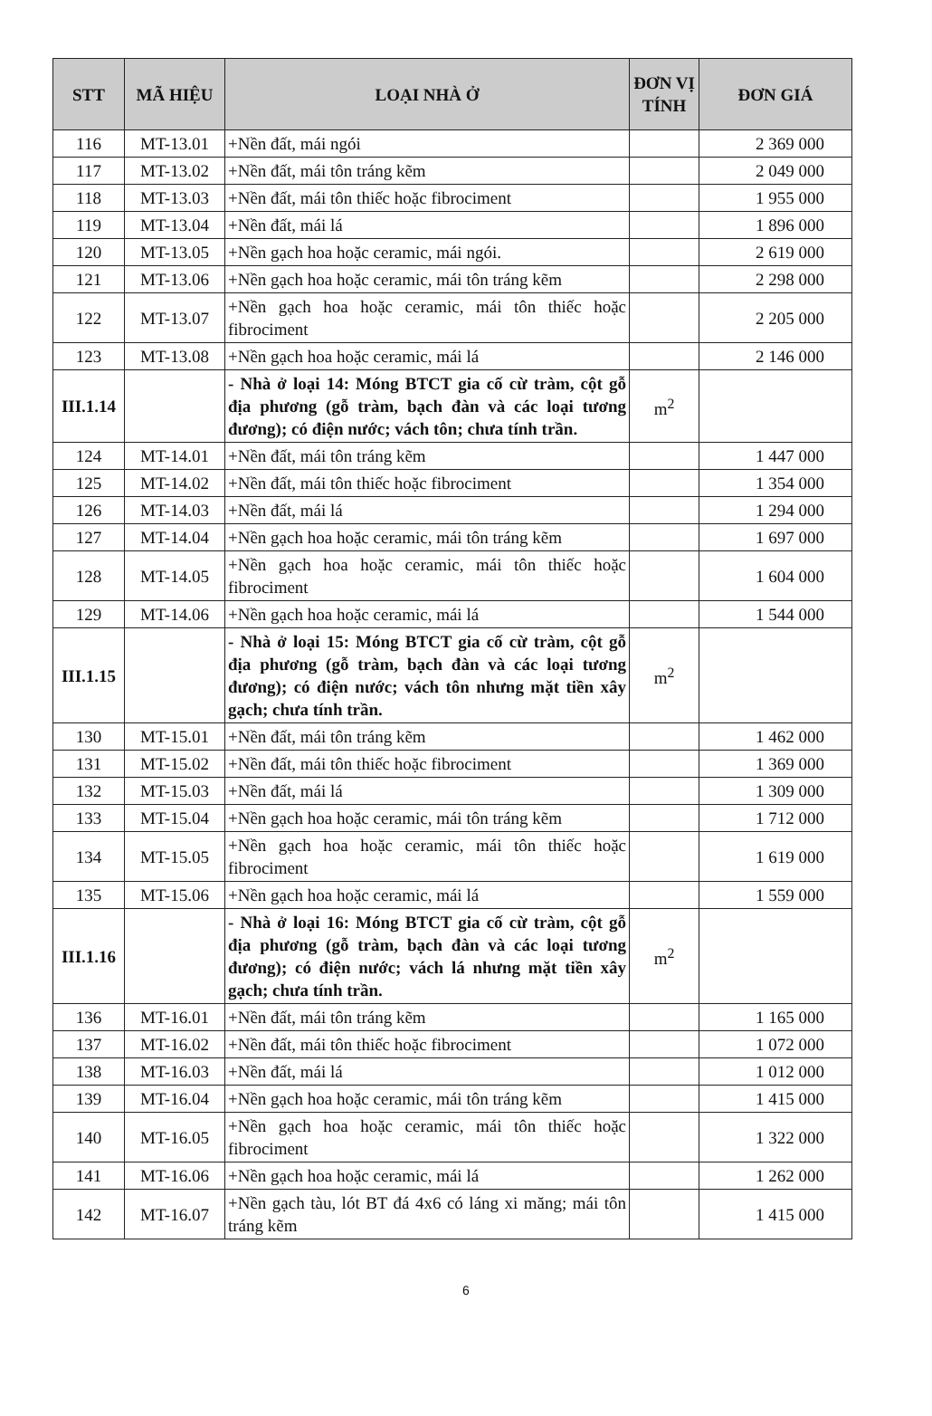| STT | MÃ HIỆU | LOẠI NHÀ Ở | ĐƠN VỊ TÍNH | ĐƠN GIÁ |
| --- | --- | --- | --- | --- |
| 116 | MT-13.01 | +Nền đất, mái ngói | | 2 369 000 |
| 117 | MT-13.02 | +Nền đất, mái tôn tráng kẽm | | 2 049 000 |
| 118 | MT-13.03 | +Nền đất, mái tôn thiếc hoặc fibrociment | | 1 955 000 |
| 119 | MT-13.04 | +Nền đất, mái lá | | 1 896 000 |
| 120 | MT-13.05 | +Nền gạch hoa hoặc ceramic, mái ngói. | | 2 619 000 |
| 121 | MT-13.06 | +Nền gạch hoa hoặc ceramic, mái tôn tráng kẽm | | 2 298 000 |
| 122 | MT-13.07 | +Nền gạch hoa hoặc ceramic, mái tôn thiếc hoặc fibrociment | | 2 205 000 |
| 123 | MT-13.08 | +Nền gạch hoa hoặc ceramic, mái lá | | 2 146 000 |
| III.1.14 | | - Nhà ở loại 14: Móng BTCT gia cố cừ tràm, cột gỗ địa phương (gỗ tràm, bạch đàn và các loại tương đương); có điện nước; vách tôn; chưa tính trần. | m<sup>2</sup> | |
| 124 | MT-14.01 | +Nền đất, mái tôn tráng kẽm | | 1 447 000 |
| 125 | MT-14.02 | +Nền đất, mái tôn thiếc hoặc fibrociment | | 1 354 000 |
| 126 | MT-14.03 | +Nền đất, mái lá | | 1 294 000 |
| 127 | MT-14.04 | +Nền gạch hoa hoặc ceramic, mái tôn tráng kẽm | | 1 697 000 |
| 128 | MT-14.05 | +Nền gạch hoa hoặc ceramic, mái tôn thiếc hoặc fibrociment | | 1 604 000 |
| 129 | MT-14.06 | +Nền gạch hoa hoặc ceramic, mái lá | | 1 544 000 |
| III.1.15 | | - Nhà ở loại 15: Móng BTCT gia cố cừ tràm, cột gỗ địa phương (gỗ tràm, bạch đàn và các loại tương đương); có điện nước; vách tôn nhưng mặt tiền xây gạch; chưa tính trần. | m<sup>2</sup> | |
| 130 | MT-15.01 | +Nền đất, mái tôn tráng kẽm | | 1 462 000 |
| 131 | MT-15.02 | +Nền đất, mái tôn thiếc hoặc fibrociment | | 1 369 000 |
| 132 | MT-15.03 | +Nền đất, mái lá | | 1 309 000 |
| 133 | MT-15.04 | +Nền gạch hoa hoặc ceramic, mái tôn tráng kẽm | | 1 712 000 |
| 134 | MT-15.05 | +Nền gạch hoa hoặc ceramic, mái tôn thiếc hoặc fibrociment | | 1 619 000 |
| 135 | MT-15.06 | +Nền gạch hoa hoặc ceramic, mái lá | | 1 559 000 |
| III.1.16 | | - Nhà ở loại 16: Móng BTCT gia cố cừ tràm, cột gỗ địa phương (gỗ tràm, bạch đàn và các loại tương đương); có điện nước; vách lá nhưng mặt tiền xây gạch; chưa tính trần. | m<sup>2</sup> | |
| 136 | MT-16.01 | +Nền đất, mái tôn tráng kẽm | | 1 165 000 |
| 137 | MT-16.02 | +Nền đất, mái tôn thiếc hoặc fibrociment | | 1 072 000 |
| 138 | MT-16.03 | +Nền đất, mái lá | | 1 012 000 |
| 139 | MT-16.04 | +Nền gạch hoa hoặc ceramic, mái tôn tráng kẽm | | 1 415 000 |
| 140 | MT-16.05 | +Nền gạch hoa hoặc ceramic, mái tôn thiếc hoặc fibrociment | | 1 322 000 |
| 141 | MT-16.06 | +Nền gạch hoa hoặc ceramic, mái lá | | 1 262 000 |
| 142 | MT-16.07 | +Nền gạch tàu, lót BT đá 4x6 có láng xi măng; mái tôn tráng kẽm | | 1 415 000 |
6